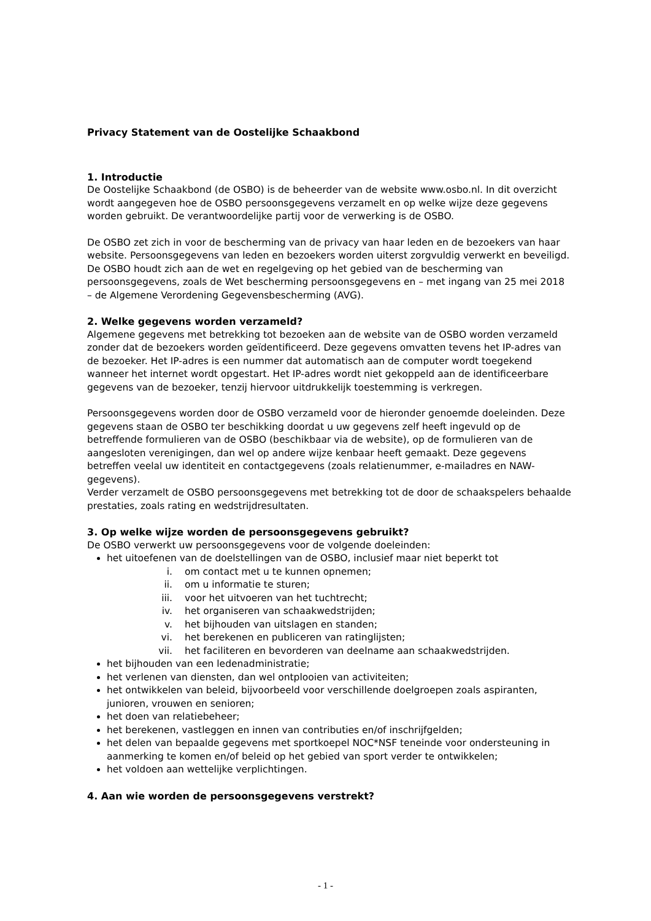Privacy Statement van de Oostelijke Schaakbond
1. Introductie
De Oostelijke Schaakbond (de OSBO) is de beheerder van de website www.osbo.nl. In dit overzicht wordt aangegeven hoe de OSBO persoonsgegevens verzamelt en op welke wijze deze gegevens worden gebruikt. De verantwoordelijke partij voor de verwerking is de OSBO.
De OSBO zet zich in voor de bescherming van de privacy van haar leden en de bezoekers van haar website. Persoonsgegevens van leden en bezoekers worden uiterst zorgvuldig verwerkt en beveiligd. De OSBO houdt zich aan de wet en regelgeving op het gebied van de bescherming van persoonsgegevens, zoals de Wet bescherming persoonsgegevens en – met ingang van 25 mei 2018 – de Algemene Verordening Gegevensbescherming (AVG).
2. Welke gegevens worden verzameld?
Algemene gegevens met betrekking tot bezoeken aan de website van de OSBO worden verzameld zonder dat de bezoekers worden geïdentificeerd. Deze gegevens omvatten tevens het IP-adres van de bezoeker. Het IP-adres is een nummer dat automatisch aan de computer wordt toegekend wanneer het internet wordt opgestart. Het IP-adres wordt niet gekoppeld aan de identificeerbare gegevens van de bezoeker, tenzij hiervoor uitdrukkelijk toestemming is verkregen.
Persoonsgegevens worden door de OSBO verzameld voor de hieronder genoemde doeleinden. Deze gegevens staan de OSBO ter beschikking doordat u uw gegevens zelf heeft ingevuld op de betreffende formulieren van de OSBO (beschikbaar via de website), op de formulieren van de aangesloten verenigingen, dan wel op andere wijze kenbaar heeft gemaakt. Deze gegevens betreffen veelal uw identiteit en contactgegevens (zoals relatienummer, e-mailadres en NAW-gegevens).
Verder verzamelt de OSBO persoonsgegevens met betrekking tot de door de schaakspelers behaalde prestaties, zoals rating en wedstrijdresultaten.
3. Op welke wijze worden de persoonsgegevens gebruikt?
De OSBO verwerkt uw persoonsgegevens voor de volgende doeleinden:
het uitoefenen van de doelstellingen van de OSBO, inclusief maar niet beperkt tot
i. om contact met u te kunnen opnemen;
ii. om u informatie te sturen;
iii. voor het uitvoeren van het tuchtrecht;
iv. het organiseren van schaakwedstrijden;
v. het bijhouden van uitslagen en standen;
vi. het berekenen en publiceren van ratinglijsten;
vii. het faciliteren en bevorderen van deelname aan schaakwedstrijden.
het bijhouden van een ledenadministratie;
het verlenen van diensten, dan wel ontplooien van activiteiten;
het ontwikkelen van beleid, bijvoorbeeld voor verschillende doelgroepen zoals aspiranten, junioren, vrouwen en senioren;
het doen van relatiebeheer;
het berekenen, vastleggen en innen van contributies en/of inschrijfgelden;
het delen van bepaalde gegevens met sportkoepel NOC*NSF teneinde voor ondersteuning in aanmerking te komen en/of beleid op het gebied van sport verder te ontwikkelen;
het voldoen aan wettelijke verplichtingen.
4. Aan wie worden de persoonsgegevens verstrekt?
- 1 -